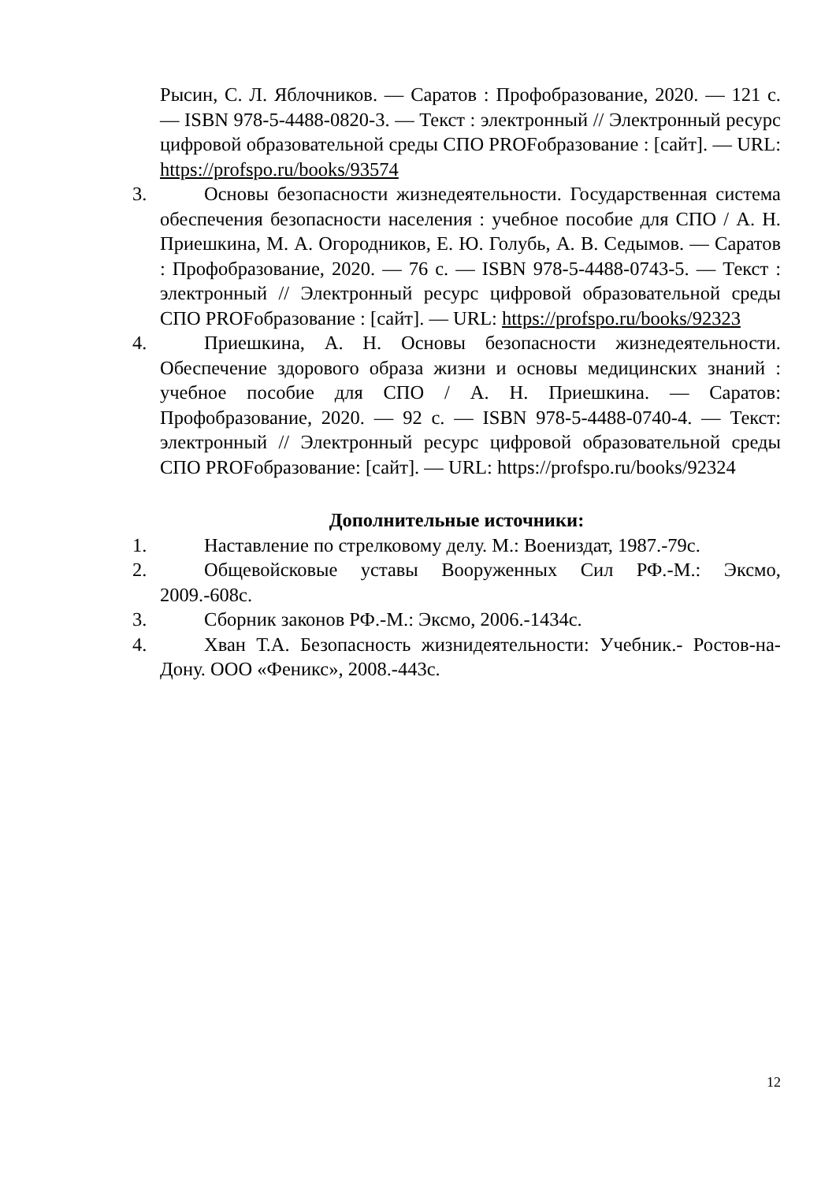Рысин, С. Л. Яблочников. — Саратов : Профобразование, 2020. — 121 с. — ISBN 978-5-4488-0820-3. — Текст : электронный // Электронный ресурс цифровой образовательной среды СПО PROFобразование : [сайт]. — URL: https://profspo.ru/books/93574
3. Основы безопасности жизнедеятельности. Государственная система обеспечения безопасности населения : учебное пособие для СПО / А. Н. Приешкина, М. А. Огородников, Е. Ю. Голубь, А. В. Седымов. — Саратов : Профобразование, 2020. — 76 с. — ISBN 978-5-4488-0743-5. — Текст : электронный // Электронный ресурс цифровой образовательной среды СПО PROFобразование : [сайт]. — URL: https://profspo.ru/books/92323
4. Приешкина, А. Н. Основы безопасности жизнедеятельности. Обеспечение здорового образа жизни и основы медицинских знаний : учебное пособие для СПО / А. Н. Приешкина. — Саратов: Профобразование, 2020. — 92 с. — ISBN 978-5-4488-0740-4. — Текст: электронный // Электронный ресурс цифровой образовательной среды СПО PROFобразование: [сайт]. — URL: https://profspo.ru/books/92324
Дополнительные источники:
1. Наставление по стрелковому делу. М.: Воениздат, 1987.-79с.
2. Общевойсковые уставы Вооруженных Сил РФ.-М.: Эксмо, 2009.-608с.
3. Сборник законов РФ.-М.: Эксмо, 2006.-1434с.
4. Хван Т.А. Безопасность жизнидеятельности: Учебник.- Ростов-на-Дону. ООО «Феникс», 2008.-443с.
12